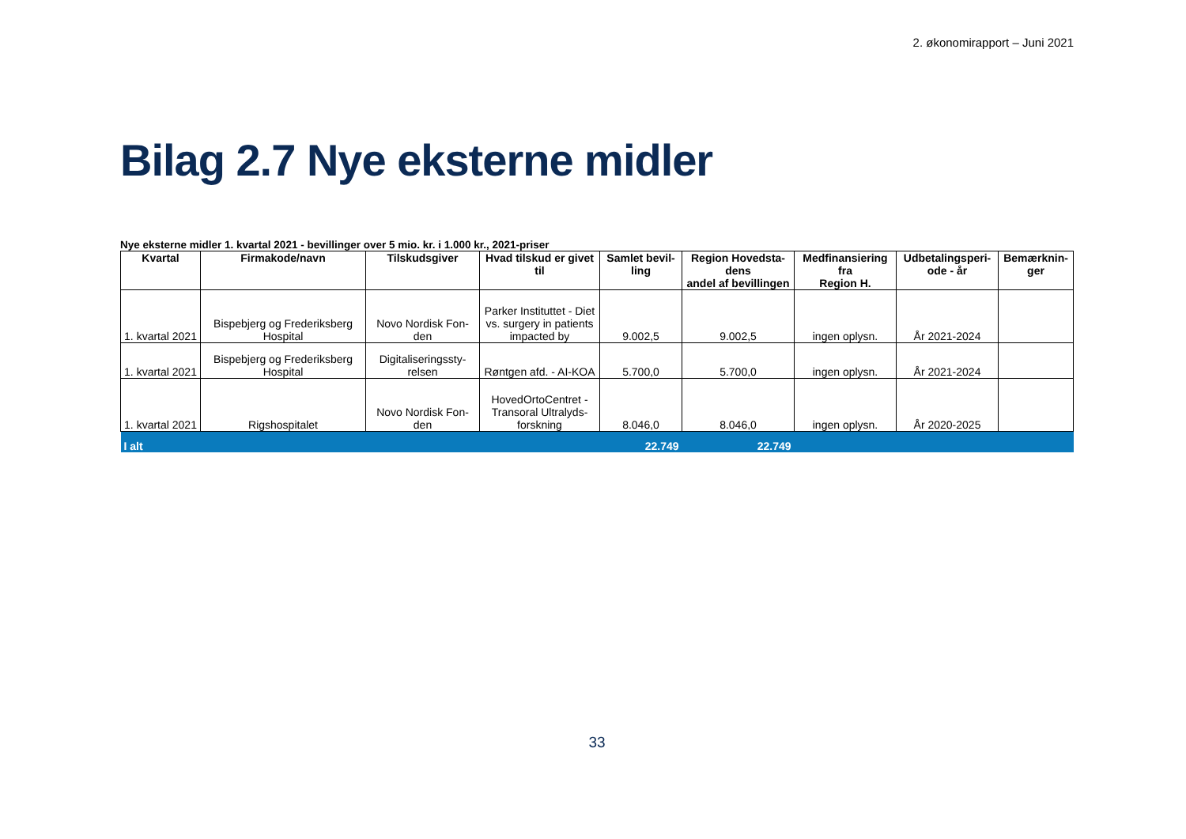2. økonomirapport – Juni 2021
Bilag 2.7 Nye eksterne midler
Nye eksterne midler 1. kvartal 2021 - bevillinger over 5 mio. kr. i 1.000 kr., 2021-priser
| Kvartal | Firmakode/navn | Tilskudsgiver | Hvad tilskud er givet til | Samlet bevil-ling | Region Hovedsta-dens andel af bevillingen | Medfinansiering fra Region H. | Udbetalingsperi-ode - år | Bemærknin-ger |
| --- | --- | --- | --- | --- | --- | --- | --- | --- |
| 1. kvartal 2021 | Bispebjerg og Frederiksberg Hospital | Novo Nordisk Fon-den | Parker Instituttet - Diet vs. surgery in patients impacted by | 9.002,5 | 9.002,5 | ingen oplysn. | År 2021-2024 | |
| 1. kvartal 2021 | Bispebjerg og Frederiksberg Hospital | Digitaliseringssty-relsen | Røntgen afd. - AI-KOA | 5.700,0 | 5.700,0 | ingen oplysn. | År 2021-2024 | |
| 1. kvartal 2021 | Rigshospitalet | Novo Nordisk Fon-den | HovedOrtoCentret - Transoral Ultralyds-forskning | 8.046,0 | 8.046,0 | ingen oplysn. | År 2020-2025 | |
| I alt | | | | 22.749 | 22.749 | | | |
33